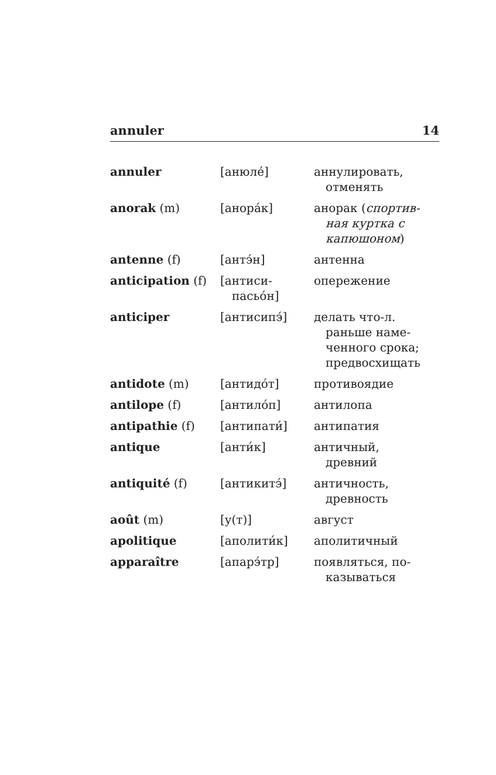annuler 14
| annuler | [анюле́] | аннулировать, отменять |
| anorak (m) | [анора́к] | анорак ( спортив- ная куртка с капюшоном ) |
| antenne (f) | [антэ́н] | антенна |
| anticipation (f) | [антиси- пасьо́н] | опережение |
| anticiper | [антисипэ́] | делать что-л. раньше наме-ченного срока; предвосхищать |
| antidote (m) | [антидо́т] | противоядие |
| antilope (f) | [антило́п] | антилопа |
| antipathie (f) | [антипати́] | антипатия |
| antique | [анти́к] | античный, древний |
| antiquité (f) | [антикитэ́] | античность, древность |
| août (m) | [у(т)] | август |
| apolitique | [аполити́к] | аполитичный |
| apparaître | [апарэ́тр] | появляться, по- казываться |